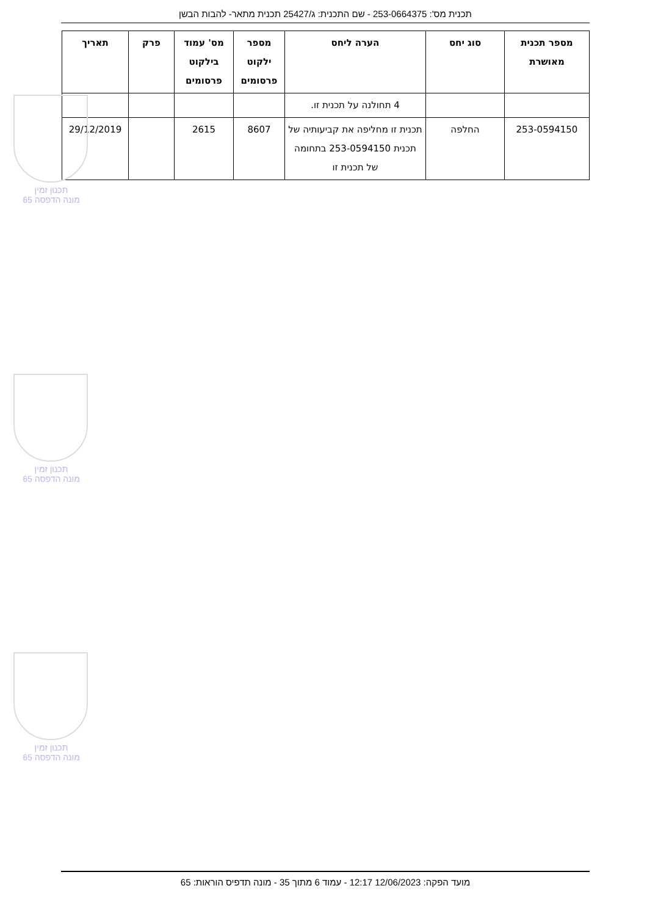תכנית מס': 253-0664375 - שם התכנית: ג/25427 תכנית מתאר- להבות הבשן
| מספר תכנית מאושרת | סוג יחס | הערה ליחס | מספר ילקוט פרסומים | מס' עמוד בילקוט פרסומים | פרק | תאריך |
| --- | --- | --- | --- | --- | --- | --- |
| | | 4 תחולנה על תכנית זו. | | | | |
| 253-0594150 | החלפה | תכנית זו מחליפה את קביעותיה של תכנית 253-0594150 בתחומה של תכנית זו | 8607 | 2615 | | 29/12/2019 |
תכנון זמין
מונה הדפסה 65
תכנון זמין
מונה הדפסה 65
תכנון זמין
מונה הדפסה 65
מועד הפקה: 12/06/2023 12:17 - עמוד 6 מתוך 35 - מונה תדפיס הוראות: 65